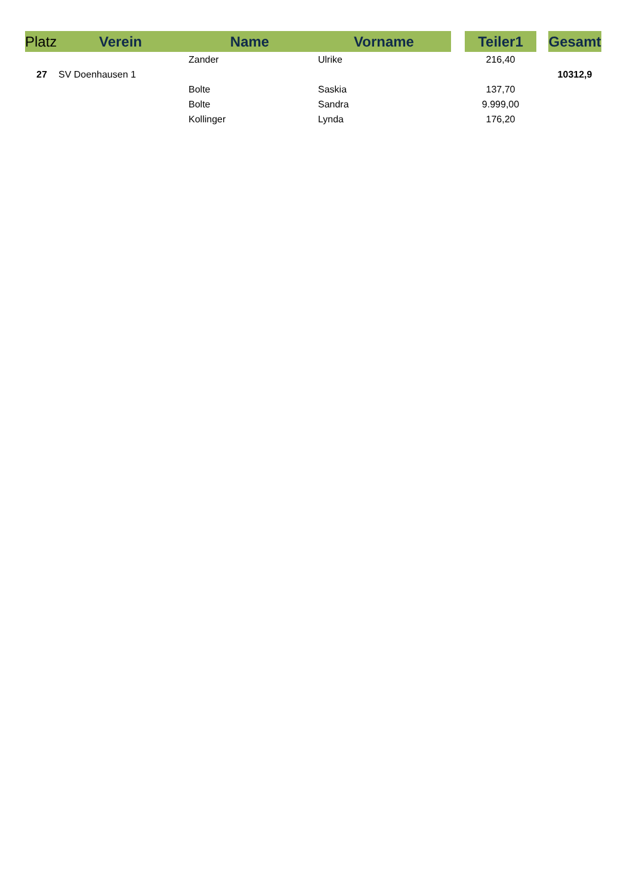| Platz | Verein | Name | Vorname | | Teiler1 | | Gesamt |
| --- | --- | --- | --- | --- | --- | --- | --- |
| | | Zander | Ulrike | | 216,40 | | |
| 27 | SV Doenhausen 1 | | | | | | 10312,9 |
| | | Bolte | Saskia | | 137,70 | | |
| | | Bolte | Sandra | | 9.999,00 | | |
| | | Kollinger | Lynda | | 176,20 | | |